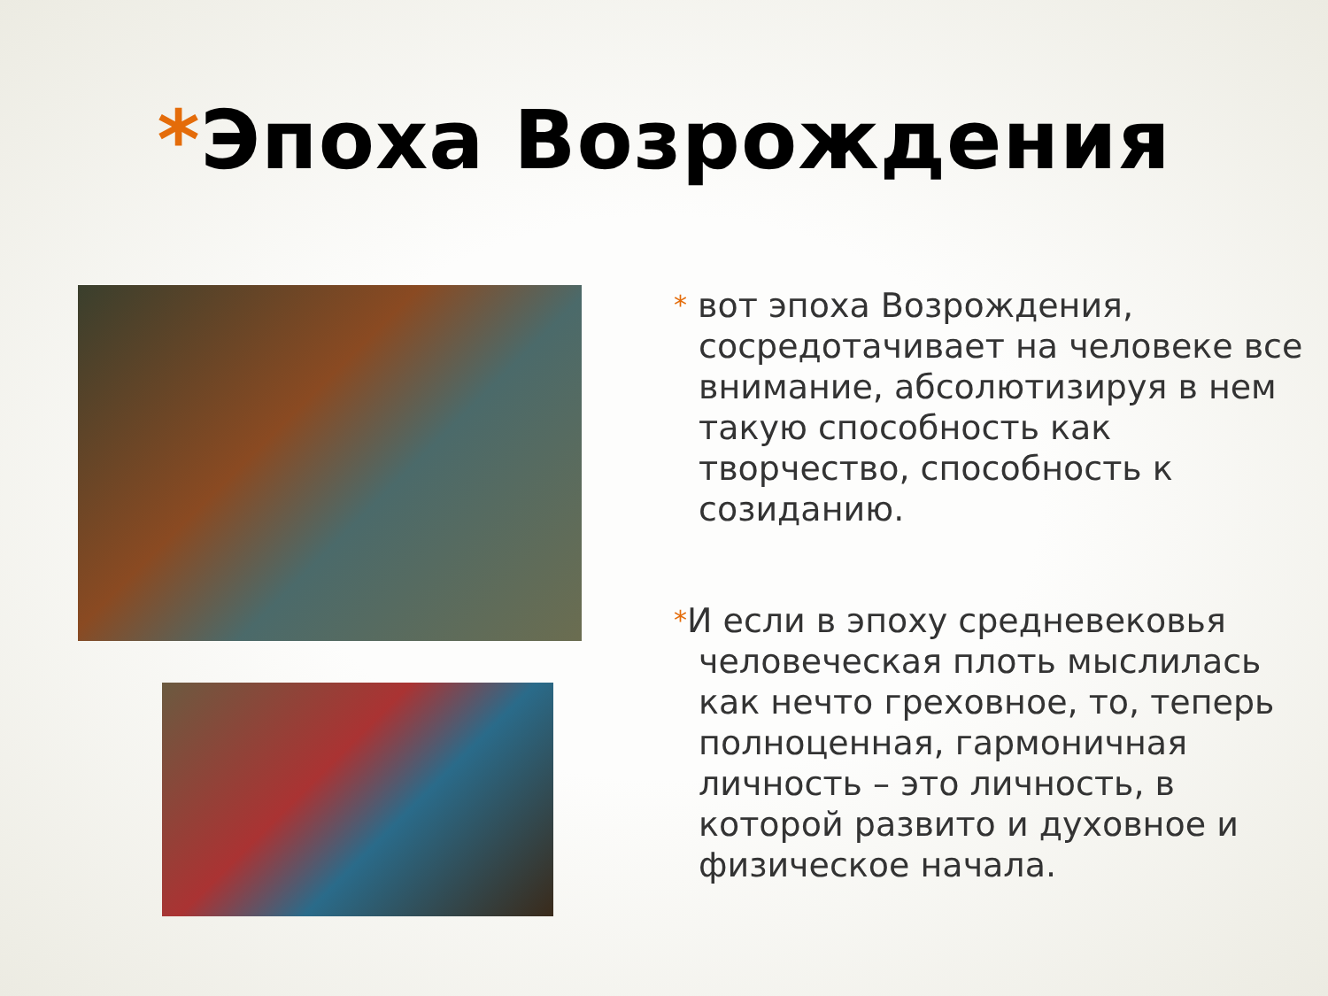*Эпоха Возрождения
* вот эпоха Возрождения, сосредотачивает на человеке все внимание, абсолютизируя в нем такую способность как творчество, способность к созиданию.
*И если в эпоху средневековья человеческая плоть мыслилась как нечто греховное, то, теперь полноценная, гармоничная личность – это личность, в которой развито и духовное и физическое начала.